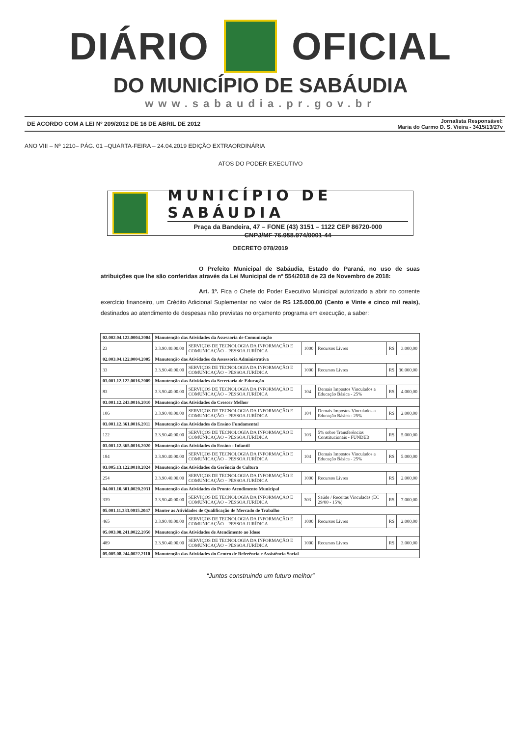DIÁRIO OFICIAL
DO MUNICÍPIO DE SABÁUDIA
www.sabaudia.pr.gov.br
DE ACORDO COM A LEI Nº 209/2012 DE 16 DE ABRIL DE 2012
Jornalista Responsável:
Maria do Carmo D. S. Vieira - 3415/13/27v
ANO VIII – Nº 1210– PÁG. 01 –QUARTA-FEIRA – 24.04.2019 EDIÇÃO EXTRAORDINÁRIA
ATOS DO PODER EXECUTIVO
MUNICÍPIO DE SABÁUDIA
Praça da Bandeira, 47 – FONE (43) 3151 – 1122 CEP 86720-000
CNPJ/MF 76.958.974/0001-44
DECRETO 078/2019
O Prefeito Municipal de Sabáudia, Estado do Paraná, no uso de suas atribuições que lhe são conferidas através da Lei Municipal de nº 554/2018 de 23 de Novembro de 2018:
Art. 1º. Fica o Chefe do Poder Executivo Municipal autorizado a abrir no corrente exercício financeiro, um Crédito Adicional Suplementar no valor de R$ 125.000,00 (Cento e Vinte e cinco mil reais), destinados ao atendimento de despesas não previstas no orçamento programa em execução, a saber:
| 02.002.04.122.0004.2004 | Manutenção das Atividades da Assessoria de Comunicação | | | | | |
| 23 | 3.3.90.40.00.00 | SERVIÇOS DE TECNOLOGIA DA INFORMAÇÃO E COMUNICAÇÃO – PESSOA JURÍDICA | 1000 | Recursos Livres | R$ | 3.000,00 |
| 02.003.04.122.0004.2005 | Manutenção das Atividades da Assessoria Administrativa | | | | | |
| 33 | 3.3.90.40.00.00 | SERVIÇOS DE TECNOLOGIA DA INFORMAÇÃO E COMUNICAÇÃO – PESSOA JURÍDICA | 1000 | Recursos Livres | R$ | 30.000,00 |
| 03.001.12.122.0016.2009 | Manutenção das Atividades da Secretaria de Educação | | | | | |
| 83 | 3.3.90.40.00.00 | SERVIÇOS DE TECNOLOGIA DA INFORMAÇÃO E COMUNICAÇÃO – PESSOA JURÍDICA | 104 | Demais Impostos Vinculados a Educação Básica - 25% | R$ | 4.000,00 |
| 03.001.12.243.0016.2010 | Manutenção das Atividades do Crescer Melhor | | | | | |
| 106 | 3.3.90.40.00.00 | SERVIÇOS DE TECNOLOGIA DA INFORMAÇÃO E COMUNICAÇÃO – PESSOA JURÍDICA | 104 | Demais Impostos Vinculados a Educação Básica - 25% | R$ | 2.000,00 |
| 03.001.12.361.0016.2011 | Manutenção das Atividades do Ensino Fundamental | | | | | |
| 122 | 3.3.90.40.00.00 | SERVIÇOS DE TECNOLOGIA DA INFORMAÇÃO E COMUNICAÇÃO – PESSOA JURÍDICA | 103 | 5% sobre Transferências Constitucionais - FUNDEB | R$ | 5.000,00 |
| 03.001.12.365.0016.2020 | Manutenção das Atividades do Ensino - Infantil | | | | | |
| 184 | 3.3.90.40.00.00 | SERVIÇOS DE TECNOLOGIA DA INFORMAÇÃO E COMUNICAÇÃO – PESSOA JURÍDICA | 104 | Demais Impostos Vinculados a Educação Básica - 25% | R$ | 5.000,00 |
| 03.005.13.122.0018.2024 | Manutenção das Atividades da Gerência de Cultura | | | | | |
| 254 | 3.3.90.40.00.00 | SERVIÇOS DE TECNOLOGIA DA INFORMAÇÃO E COMUNICAÇÃO – PESSOA JURÍDICA | 1000 | Recursos Livres | R$ | 2.000,00 |
| 04.001.10.301.0020.2031 | Manutenção das Atividades do Pronto Atendimento Municipal | | | | | |
| 339 | 3.3.90.40.00.00 | SERVIÇOS DE TECNOLOGIA DA INFORMAÇÃO E COMUNICAÇÃO – PESSOA JURÍDICA | 303 | Saúde / Receitas Vinculadas (EC 29/00 - 15%) | R$ | 7.000,00 |
| 05.001.11.333.0015.2047 | Manter as Atividades de Qualificação de Mercado de Trabalho | | | | | |
| 465 | 3.3.90.40.00.00 | SERVIÇOS DE TECNOLOGIA DA INFORMAÇÃO E COMUNICAÇÃO – PESSOA JURÍDICA | 1000 | Recursos Livres | R$ | 2.000,00 |
| 05.003.08.241.0022.2050 | Manutenção das Atividades de Atendimento ao Idoso | | | | | |
| 489 | 3.3.90.40.00.00 | SERVIÇOS DE TECNOLOGIA DA INFORMAÇÃO E COMUNICAÇÃO – PESSOA JURÍDICA | 1000 | Recursos Livres | R$ | 3.000,00 |
| 05.005.08.244.0022.2110 | Manutenção das Atividades do Centro de Referência e Assistência Social | | | | | |
“Juntos construindo um futuro melhor”